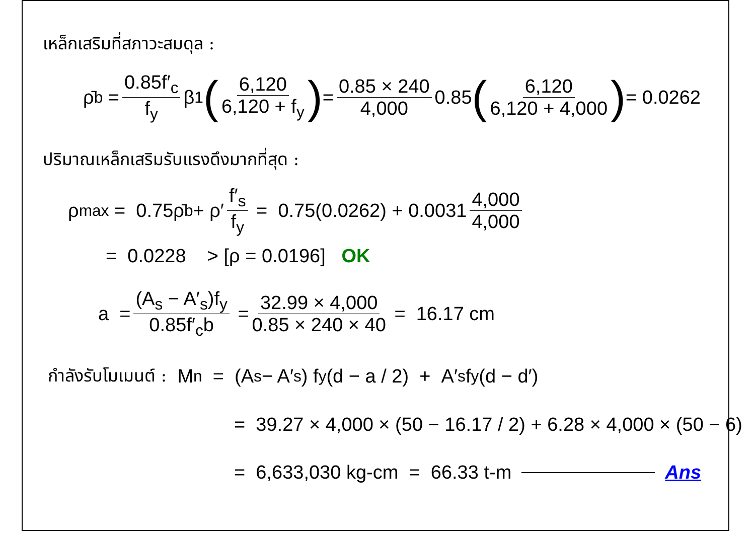เหล็กเสริมที่สภาวะสมดุล :
ρ̄<sub>b</sub> = 0.85f′<sub>c</sub> f<sub>y</sub> β<sub>1</sub> (6,120 6,120 + f<sub>y</sub>) = 0.85 × 240 4,000 0.85 (6,120 6,120 + 4,000) = 0.0262
ปริมาณเหล็กเสริมรับแรงดึงมากที่สุด :
ρ<sub>max</sub> = 0.75ρ̄<sub>b</sub> + ρ′ f′<sub>s</sub> f<sub>y</sub> = 0.75(0.0262) + 0.0031 4,000 4,000
= 0.0228 > [ρ = 0.0196] OK
a = (A<sub>s</sub> − A′<sub>s</sub>)f<sub>y</sub> 0.85f′<sub>c</sub>b = 32.99 × 4,000 0.85 × 240 × 40 = 16.17 cm
กำลังรับโมเมนต์ : M<sub>n</sub> = (A<sub>s</sub> − A′<sub>s</sub>) f<sub>y</sub> (d − a / 2) + A′<sub>s</sub> f<sub>y</sub> (d − d′)
= 39.27 × 4,000 × (50 − 16.17 / 2) + 6.28 × 4,000 × (50 − 6)
= 6,633,030 kg-cm = 66.33 t-m Ans